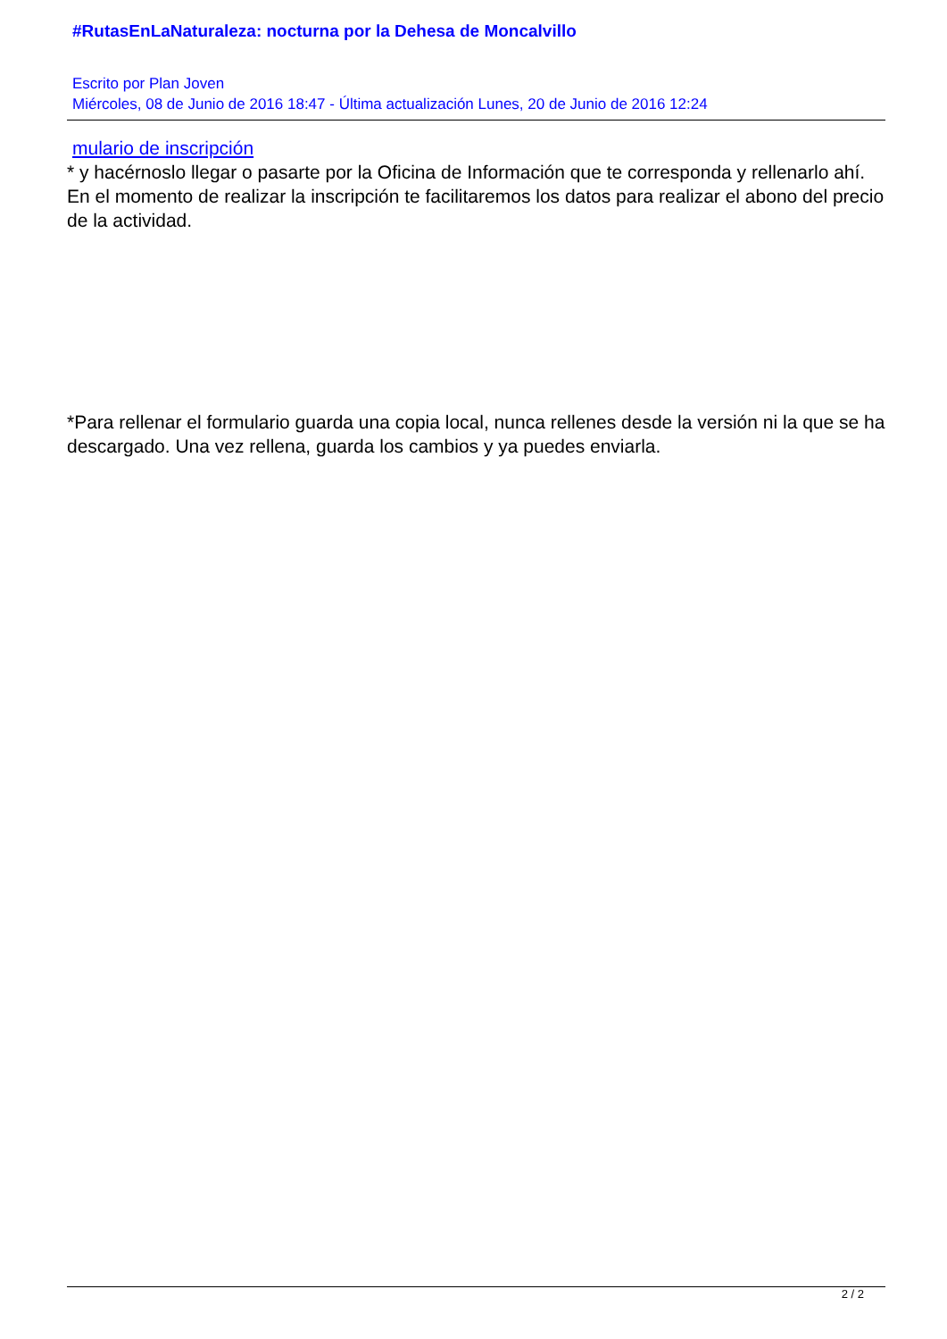#RutasEnLaNaturaleza: nocturna por la Dehesa de Moncalvillo
Escrito por Plan Joven
Miércoles, 08 de Junio de 2016 18:47 - Última actualización Lunes, 20 de Junio de 2016 12:24
mulario de inscripción
* y hacérnoslo llegar o pasarte por la Oficina de Información que te corresponda y rellenarlo ahí. En el momento de realizar la inscripción te facilitaremos los datos para realizar el abono del precio de la actividad.
*Para rellenar el formulario guarda una copia local, nunca rellenes desde la versión ni la que se ha descargado. Una vez rellena, guarda los cambios y ya puedes enviarla.
2 / 2